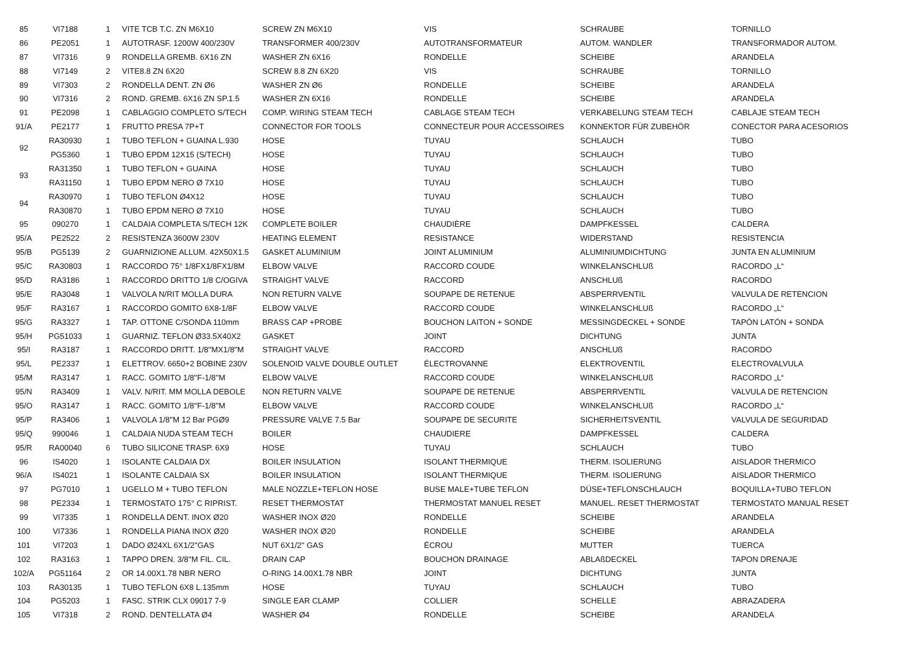| 85 | VI7188 | 1 | VITE TCB T.C. ZN M6X10 | SCREW ZN M6X10 | VIS | SCHRAUBE | TORNILLO |
| 86 | PE2051 | 1 | AUTOTRASF. 1200W 400/230V | TRANSFORMER 400/230V | AUTOTRANSFORMATEUR | AUTOM. WANDLER | TRANSFORMADOR AUTOM. |
| 87 | VI7316 | 9 | RONDELLA GREMB. 6X16 ZN | WASHER ZN 6X16 | RONDELLE | SCHEIBE | ARANDELA |
| 88 | VI7149 | 2 | VITE8.8 ZN 6X20 | SCREW 8.8 ZN 6X20 | VIS | SCHRAUBE | TORNILLO |
| 89 | VI7303 | 2 | RONDELLA DENT. ZN Ø6 | WASHER ZN Ø6 | RONDELLE | SCHEIBE | ARANDELA |
| 90 | VI7316 | 2 | ROND. GREMB. 6X16 ZN SP.1.5 | WASHER ZN 6X16 | RONDELLE | SCHEIBE | ARANDELA |
| 91 | PE2098 | 1 | CABLAGGIO COMPLETO S/TECH | COMP. WIRING STEAM TECH | CABLAGE STEAM TECH | VERKABELUNG STEAM TECH | CABLAJE STEAM TECH |
| 91/A | PE2177 | 1 | FRUTTO PRESA 7P+T | CONNECTOR FOR TOOLS | CONNECTEUR POUR ACCESSOIRES | KONNEKTOR FÜR ZUBEHÖR | CONECTOR PARA ACESORIOS |
| 92 | RA30930 | 1 | TUBO TEFLON + GUAINA L.930 | HOSE | TUYAU | SCHLAUCH | TUBO |
| | PG5360 | 1 | TUBO EPDM 12X15 (S/TECH) | HOSE | TUYAU | SCHLAUCH | TUBO |
| 93 | RA31350 | 1 | TUBO TEFLON + GUAINA | HOSE | TUYAU | SCHLAUCH | TUBO |
| | RA31150 | 1 | TUBO EPDM NERO Ø 7X10 | HOSE | TUYAU | SCHLAUCH | TUBO |
| 94 | RA30970 | 1 | TUBO TEFLON Ø4X12 | HOSE | TUYAU | SCHLAUCH | TUBO |
| | RA30870 | 1 | TUBO EPDM NERO Ø 7X10 | HOSE | TUYAU | SCHLAUCH | TUBO |
| 95 | 090270 | 1 | CALDAIA COMPLETA S/TECH 12K | COMPLETE BOILER | CHAUDIÈRE | DAMPFKESSEL | CALDERA |
| 95/A | PE2522 | 2 | RESISTENZA 3600W 230V | HEATING ELEMENT | RESISTANCE | WIDERSTAND | RESISTENCIA |
| 95/B | PG5139 | 2 | GUARNIZIONE ALLUM. 42X50X1.5 | GASKET ALUMINIUM | JOINT ALUMINIUM | ALUMINIUMDICHTUNG | JUNTA EN ALUMINIUM |
| 95/C | RA30803 | 1 | RACCORDO 75° 1/8FX1/8FX1/8M | ELBOW VALVE | RACCORD COUDE | WINKELANSCHLUß | RACORDO „L“ |
| 95/D | RA3186 | 1 | RACCORDO DRITTO 1/8 C/OGIVA | STRAIGHT VALVE | RACCORD | ANSCHLUß | RACORDO |
| 95/E | RA3048 | 1 | VALVOLA N/RIT MOLLA DURA | NON RETURN VALVE | SOUPAPE DE RETENUE | ABSPERRVENTIL | VALVULA DE RETENCION |
| 95/F | RA3167 | 1 | RACCORDO GOMITO 6X8-1/8F | ELBOW VALVE | RACCORD COUDE | WINKELANSCHLUß | RACORDO „L“ |
| 95/G | RA3327 | 1 | TAP. OTTONE C/SONDA 110mm | BRASS CAP +PROBE | BOUCHON LAITON + SONDE | MESSINGDECKEL + SONDE | TAPÓN LATÓN + SONDA |
| 95/H | PG51033 | 1 | GUARNIZ. TEFLON Ø33.5X40X2 | GASKET | JOINT | DICHTUNG | JUNTA |
| 95/I | RA3187 | 1 | RACCORDO DRITT. 1/8''MX1/8''M | STRAIGHT VALVE | RACCORD | ANSCHLUß | RACORDO |
| 95/L | PE2337 | 1 | ELETTROV. 6650+2 BOBINE 230V | SOLENOID VALVE DOUBLE OUTLET | ÉLECTROVANNE | ELEKTROVENTIL | ELECTROVALVULA |
| 95/M | RA3147 | 1 | RACC. GOMITO 1/8''F-1/8''M | ELBOW VALVE | RACCORD COUDE | WINKELANSCHLUß | RACORDO „L“ |
| 95/N | RA3409 | 1 | VALV. N/RIT. MM MOLLA DEBOLE | NON RETURN VALVE | SOUPAPE DE RETENUE | ABSPERRVENTIL | VALVULA DE RETENCION |
| 95/O | RA3147 | 1 | RACC. GOMITO 1/8''F-1/8''M | ELBOW VALVE | RACCORD COUDE | WINKELANSCHLUß | RACORDO „L“ |
| 95/P | RA3406 | 1 | VALVOLA 1/8''M 12 Bar PGØ9 | PRESSURE VALVE 7.5 Bar | SOUPAPE DE SECURITE | SICHERHEITSVENTIL | VALVULA DE SEGURIDAD |
| 95/Q | 990046 | 1 | CALDAIA NUDA STEAM TECH | BOILER | CHAUDIERE | DAMPFKESSEL | CALDERA |
| 95/R | RA00040 | 6 | TUBO SILICONE TRASP. 6X9 | HOSE | TUYAU | SCHLAUCH | TUBO |
| 96 | IS4020 | 1 | ISOLANTE CALDAIA DX | BOILER INSULATION | ISOLANT THERMIQUE | THERM. ISOLIERUNG | AISLADOR THERMICO |
| 96/A | IS4021 | 1 | ISOLANTE CALDAIA SX | BOILER INSULATION | ISOLANT THERMIQUE | THERM. ISOLIERUNG | AISLADOR THERMICO |
| 97 | PG7010 | 1 | UGELLO M + TUBO TEFLON | MALE NOZZLE+TEFLON HOSE | BUSE MALE+TUBE TEFLON | DÜSE+TEFLONSCHLAUCH | BOQUILLA+TUBO TEFLON |
| 98 | PE2334 | 1 | TERMOSTATO 175° C RIPRIST. | RESET THERMOSTAT | THERMOSTAT MANUEL RESET | MANUEL. RESET THERMOSTAT | TERMOSTATO MANUAL RESET |
| 99 | VI7335 | 1 | RONDELLA DENT. INOX Ø20 | WASHER INOX Ø20 | RONDELLE | SCHEIBE | ARANDELA |
| 100 | VI7336 | 1 | RONDELLA PIANA INOX Ø20 | WASHER INOX Ø20 | RONDELLE | SCHEIBE | ARANDELA |
| 101 | VI7203 | 1 | DADO Ø24XL 6X1/2''GAS | NUT 6X1/2'' GAS | ÉCROU | MUTTER | TUERCA |
| 102 | RA3163 | 1 | TAPPO DREN. 3/8''M FIL. CIL. | DRAIN CAP | BOUCHON DRAINAGE | ABLAßDECKEL | TAPON DRENAJE |
| 102/A | PG51164 | 2 | OR 14.00X1.78 NBR NERO | O-RING 14.00X1.78 NBR | JOINT | DICHTUNG | JUNTA |
| 103 | RA30135 | 1 | TUBO TEFLON 6X8 L.135mm | HOSE | TUYAU | SCHLAUCH | TUBO |
| 104 | PG5203 | 1 | FASC. STRIK CLX 09017 7-9 | SINGLE EAR CLAMP | COLLIER | SCHELLE | ABRAZADERA |
| 105 | VI7318 | 2 | ROND. DENTELLATA Ø4 | WASHER Ø4 | RONDELLE | SCHEIBE | ARANDELA |